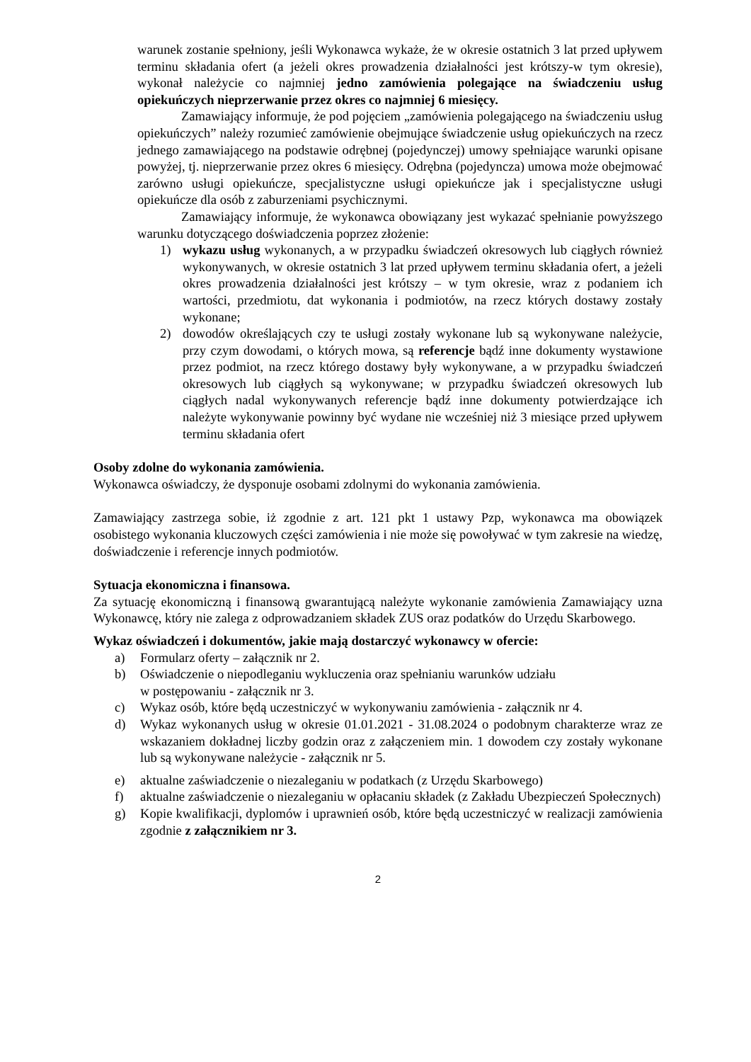warunek zostanie spełniony, jeśli Wykonawca wykaże, że w okresie ostatnich 3 lat przed upływem terminu składania ofert (a jeżeli okres prowadzenia działalności jest krótszy-w tym okresie), wykonał należycie co najmniej jedno zamówienia polegające na świadczeniu usług opiekuńczych nieprzerwanie przez okres co najmniej 6 miesięcy.
Zamawiający informuje, że pod pojęciem „zamówienia polegającego na świadczeniu usług opiekuńczych” należy rozumieć zamówienie obejmujące świadczenie usług opiekuńczych na rzecz jednego zamawiającego na podstawie odrębnej (pojedynczej) umowy spełniające warunki opisane powyżej, tj. nieprzerwanie przez okres 6 miesięcy. Odrębna (pojedyncza) umowa może obejmować zarówno usługi opiekuńcze, specjalistyczne usługi opiekuńcze jak i specjalistyczne usługi opiekuńcze dla osób z zaburzeniami psychicznymi.
Zamawiający informuje, że wykonawca obowiązany jest wykazać spełnianie powyższego warunku dotyczącego doświadczenia poprzez złożenie:
1) wykazu usług wykonanych, a w przypadku świadczeń okresowych lub ciągłych również wykonywanych, w okresie ostatnich 3 lat przed upływem terminu składania ofert, a jeżeli okres prowadzenia działalności jest krótszy – w tym okresie, wraz z podaniem ich wartości, przedmiotu, dat wykonania i podmiotów, na rzecz których dostawy zostały wykonane;
2) dowodów określających czy te usługi zostały wykonane lub są wykonywane należycie, przy czym dowodami, o których mowa, są referencje bądź inne dokumenty wystawione przez podmiot, na rzecz którego dostawy były wykonywane, a w przypadku świadczeń okresowych lub ciągłych są wykonywane; w przypadku świadczeń okresowych lub ciągłych nadal wykonywanych referencje bądź inne dokumenty potwierdzające ich należyte wykonywanie powinny być wydane nie wcześniej niż 3 miesiące przed upływem terminu składania ofert
Osoby zdolne do wykonania zamówienia.
Wykonawca oświadczy, że dysponuje osobami zdolnymi do wykonania zamówienia.
Zamawiający zastrzega sobie, iż zgodnie z art. 121 pkt 1 ustawy Pzp, wykonawca ma obowiązek osobistego wykonania kluczowych części zamówienia i nie może się powoływać w tym zakresie na wiedzę, doświadczenie i referencje innych podmiotów.
Sytuacja ekonomiczna i finansowa.
Za sytuację ekonomiczną i finansową gwarantującą należyte wykonanie zamówienia Zamawiający uzna Wykonawcę, który nie zalega z odprowadzaniem składek ZUS oraz podatków do Urzędu Skarbowego.
Wykaz oświadczeń i dokumentów, jakie mają dostarczyć wykonawcy w ofercie:
a) Formularz oferty – załącznik nr 2.
b) Oświadczenie o niepodleganiu wykluczenia oraz spełnianiu warunków udziału
w postępowaniu - załącznik nr 3.
c) Wykaz osób, które będą uczestniczyć w wykonywaniu zamówienia - załącznik nr 4.
d) Wykaz wykonanych usług w okresie 01.01.2021 - 31.08.2024 o podobnym charakterze wraz ze wskazaniem dokładnej liczby godzin oraz z załączeniem min. 1 dowodem czy zostały wykonane lub są wykonywane należycie - załącznik nr 5.
e) aktualne zaświadczenie o niezaleganiu w podatkach (z Urzędu Skarbowego)
f) aktualne zaświadczenie o niezaleganiu w opłacaniu składek (z Zakładu Ubezpieczeń Społecznych)
g) Kopie kwalifikacji, dyplomów i uprawnień osób, które będą uczestniczyć w realizacji zamówienia zgodnie z załącznikiem nr 3.
2